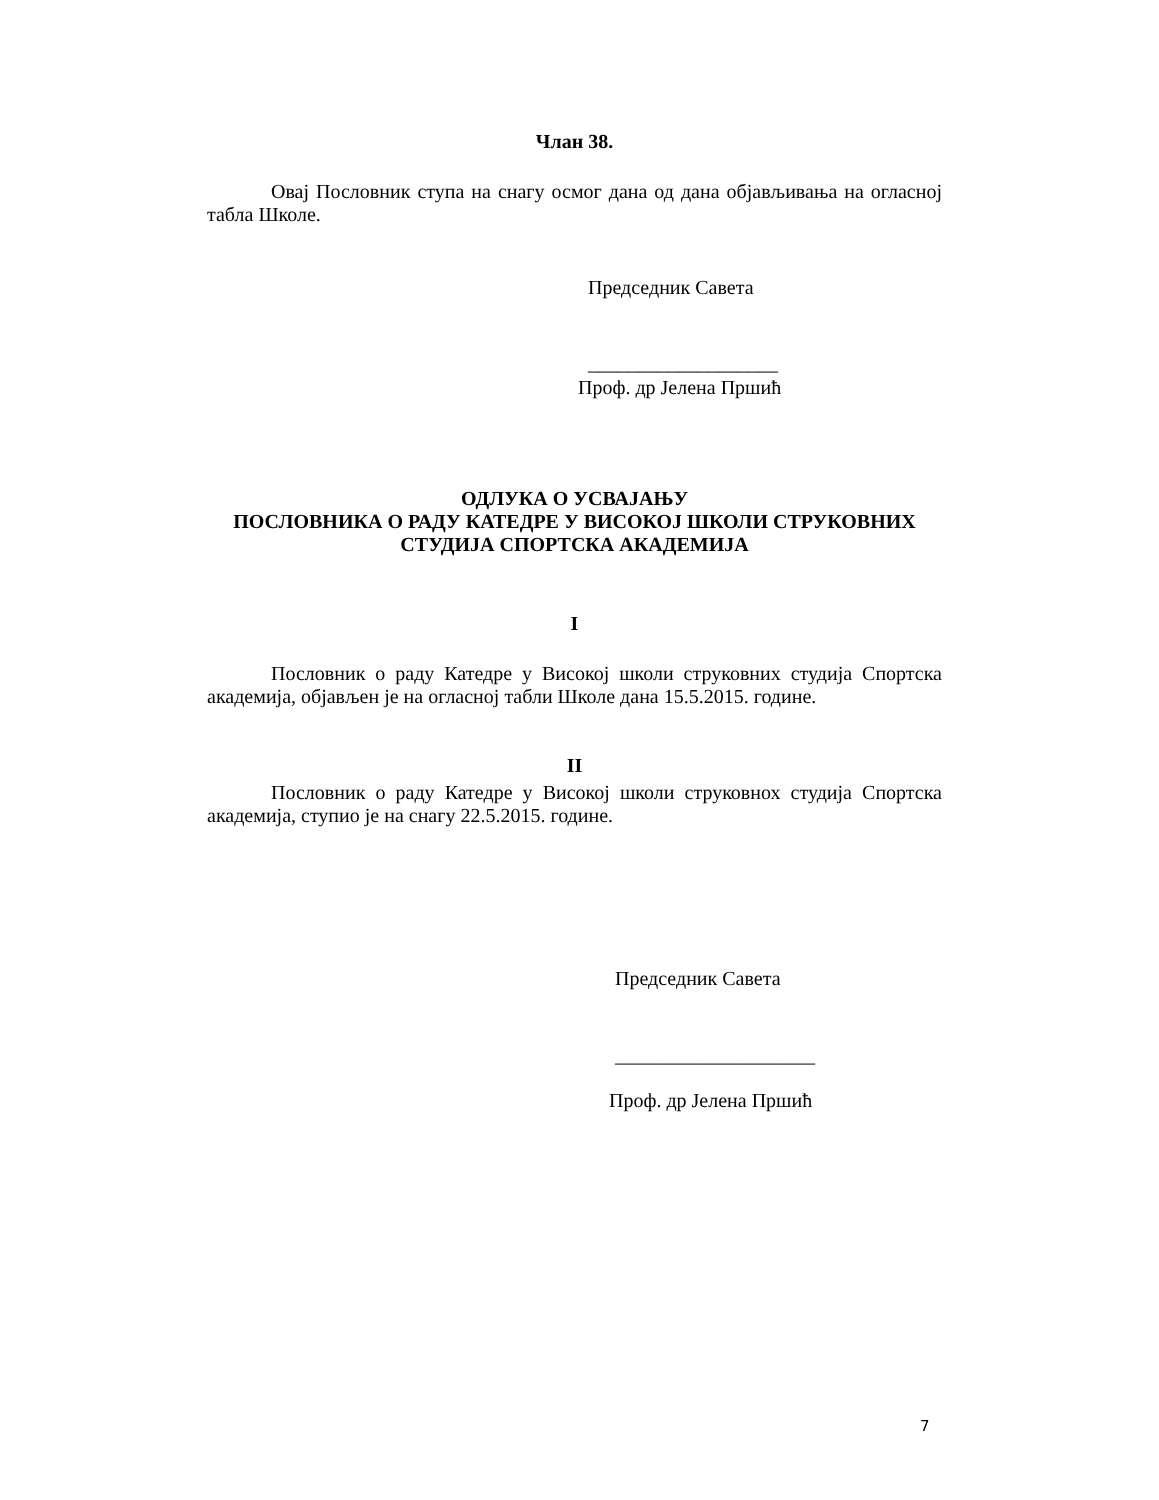Члан 38.
Овај Пословник ступа на снагу осмог дана од дана објављивања на огласној табла Школе.
Председник Савета
___________________
Проф. др Јелена Пршић
ОДЛУКА О УСВАЈАЊУ
ПОСЛОВНИКА О РАДУ КАТЕДРЕ У ВИСОКОЈ ШКОЛИ СТРУКОВНИХ
СТУДИЈА СПОРТСКА АКАДЕМИЈА
I
Пословник о раду Катедре у Високој школи струковних студија Спортска академија, објављен је на огласној табли Школе дана 15.5.2015. године.
II
Пословник о раду Катедре у Високој школи струковнох студија Спортска академија, ступио је на снагу 22.5.2015. године.
Председник Савета
____________________
Проф. др Јелена Пршић
7